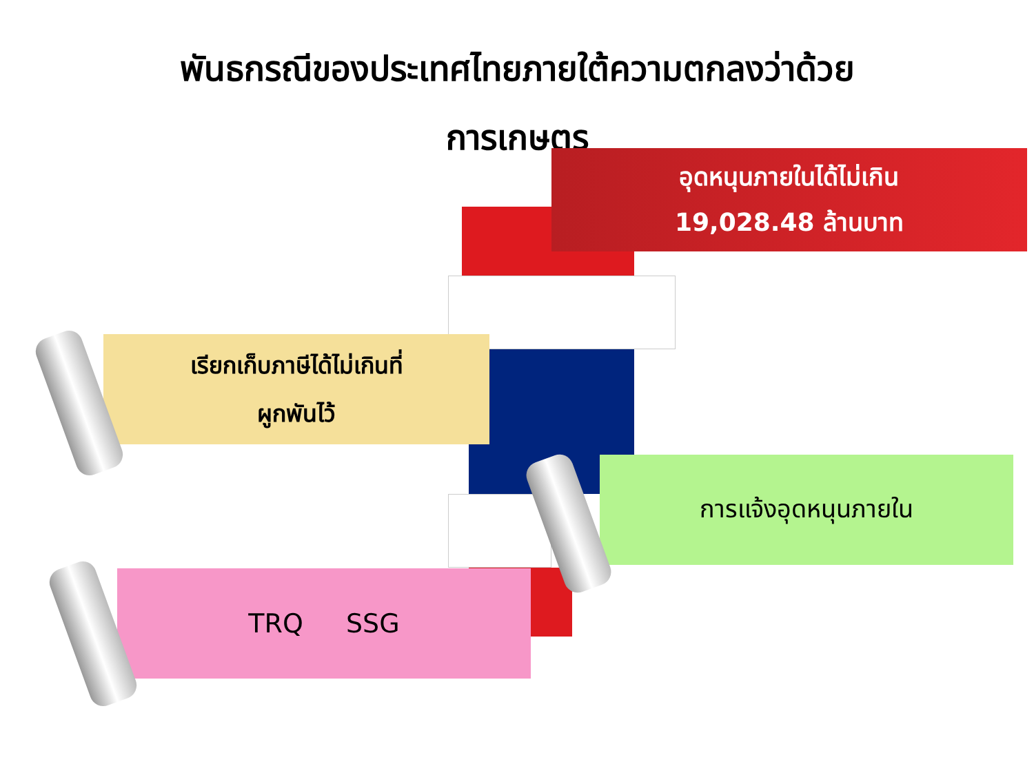พันธกรณีของประเทศไทยภายใต้ความตกลงว่าด้วย
การเกษตร
อุดหนุนภายในได้ไม่เกิน
19,028.48 ล้านบาท
เรียกเก็บภาษีได้ไม่เกินที่
ผูกพันไว้
การแจ้งอุดหนุนภายใน
TRQ SSG